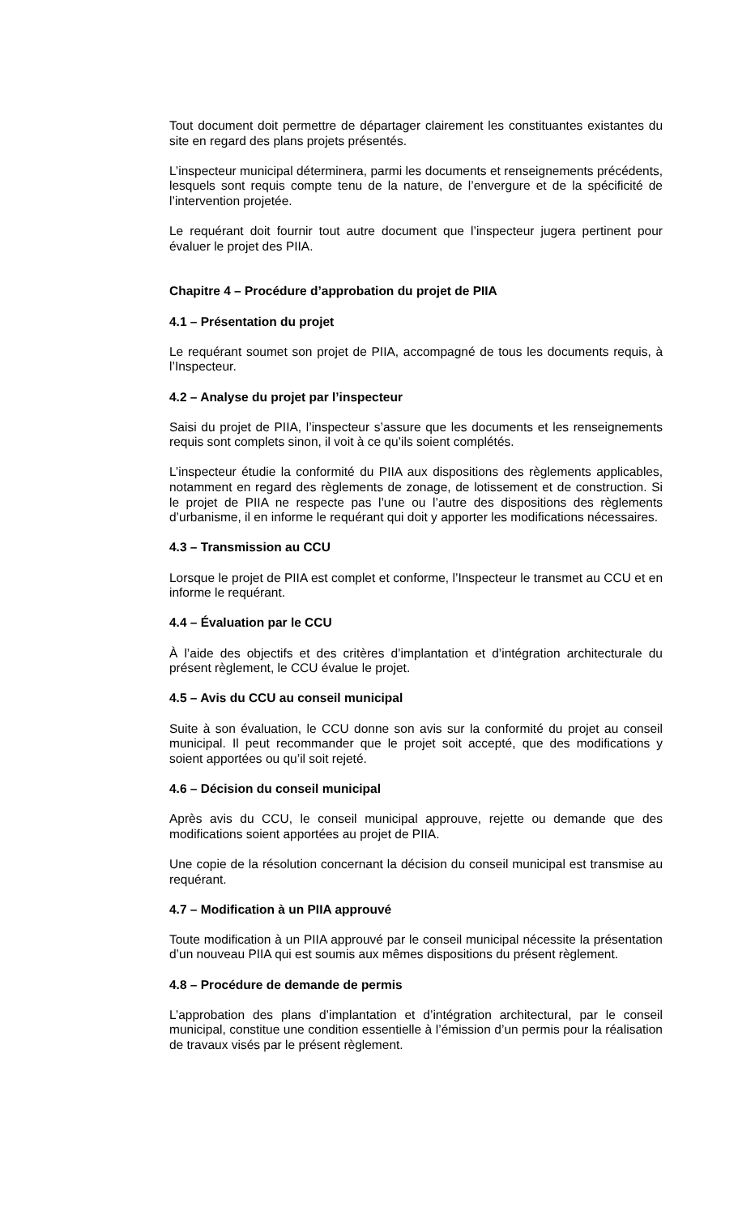Tout document doit permettre de départager clairement les constituantes existantes du site en regard des plans projets présentés.
L’inspecteur municipal déterminera, parmi les documents et renseignements précédents, lesquels sont requis compte tenu de la nature, de l’envergure et de la spécificité de l’intervention projetée.
Le requérant doit fournir tout autre document que l’inspecteur jugera pertinent pour évaluer le projet des PIIA.
Chapitre 4 – Procédure d’approbation du projet de PIIA
4.1 – Présentation du projet
Le requérant soumet son projet de PIIA, accompagné de tous les documents requis, à l’Inspecteur.
4.2 – Analyse du projet par l’inspecteur
Saisi du projet de PIIA, l’inspecteur s’assure que les documents et les renseignements requis sont complets sinon, il voit à ce qu’ils soient complétés.
L’inspecteur étudie la conformité du PIIA aux dispositions des règlements applicables, notamment en regard des règlements de zonage, de lotissement et de construction. Si le projet de PIIA ne respecte pas l’une ou l’autre des dispositions des règlements d’urbanisme, il en informe le requérant qui doit y apporter les modifications nécessaires.
4.3 – Transmission au CCU
Lorsque le projet de PIIA est complet et conforme, l’Inspecteur le transmet au CCU et en informe le requérant.
4.4 – Évaluation par le CCU
À l’aide des objectifs et des critères d’implantation et d’intégration architecturale du présent règlement, le CCU évalue le projet.
4.5 – Avis du CCU au conseil municipal
Suite à son évaluation, le CCU donne son avis sur la conformité du projet au conseil municipal. Il peut recommander que le projet soit accepté, que des modifications y soient apportées ou qu’il soit rejeté.
4.6 – Décision du conseil municipal
Après avis du CCU, le conseil municipal approuve, rejette ou demande que des modifications soient apportées au projet de PIIA.
Une copie de la résolution concernant la décision du conseil municipal est transmise au requérant.
4.7 – Modification à un PIIA approuvé
Toute modification à un PIIA approuvé par le conseil municipal nécessite la présentation d’un nouveau PIIA qui est soumis aux mêmes dispositions du présent règlement.
4.8 – Procédure de demande de permis
L’approbation des plans d’implantation et d’intégration architectural, par le conseil municipal, constitue une condition essentielle à l’émission d’un permis pour la réalisation de travaux visés par le présent règlement.